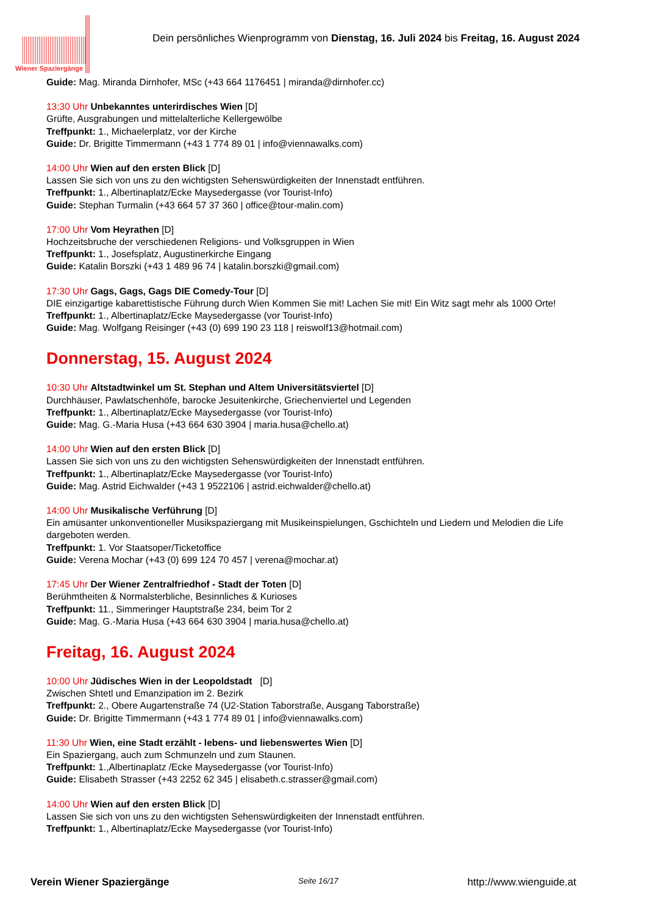Wiener Spaziergänge
Dein persönliches Wienprogramm von Dienstag, 16. Juli 2024 bis Freitag, 16. August 2024
Guide: Mag. Miranda Dirnhofer, MSc (+43 664 1176451 | miranda@dirnhofer.cc)
13:30 Uhr Unbekanntes unterirdisches Wien [D]
Grüfte, Ausgrabungen und mittelalterliche Kellergewölbe
Treffpunkt: 1., Michaelerplatz, vor der Kirche
Guide: Dr. Brigitte Timmermann (+43 1 774 89 01 | info@viennawalks.com)
14:00 Uhr Wien auf den ersten Blick [D]
Lassen Sie sich von uns zu den wichtigsten Sehenswürdigkeiten der Innenstadt entführen.
Treffpunkt: 1., Albertinaplatz/Ecke Maysedergasse (vor Tourist-Info)
Guide: Stephan Turmalin (+43 664 57 37 360 | office@tour-malin.com)
17:00 Uhr Vom Heyrathen [D]
Hochzeitsbruche der verschiedenen Religions- und Volksgruppen in Wien
Treffpunkt: 1., Josefsplatz, Augustinerkirche Eingang
Guide: Katalin Borszki (+43 1 489 96 74 | katalin.borszki@gmail.com)
17:30 Uhr Gags, Gags, Gags DIE Comedy-Tour [D]
DIE einzigartige kabarettistische Führung durch Wien Kommen Sie mit! Lachen Sie mit! Ein Witz sagt mehr als 1000 Orte!
Treffpunkt: 1., Albertinaplatz/Ecke Maysedergasse (vor Tourist-Info)
Guide: Mag. Wolfgang Reisinger (+43 (0) 699 190 23 118 | reiswolf13@hotmail.com)
Donnerstag, 15. August 2024
10:30 Uhr Altstadtwinkel um St. Stephan und Altem Universitätsviertel [D]
Durchhäuser, Pawlatschenhöfe, barocke Jesuitenkirche, Griechenviertel und Legenden
Treffpunkt: 1., Albertinaplatz/Ecke Maysedergasse (vor Tourist-Info)
Guide: Mag. G.-Maria Husa (+43 664 630 3904 | maria.husa@chello.at)
14:00 Uhr Wien auf den ersten Blick [D]
Lassen Sie sich von uns zu den wichtigsten Sehenswürdigkeiten der Innenstadt entführen.
Treffpunkt: 1., Albertinaplatz/Ecke Maysedergasse (vor Tourist-Info)
Guide: Mag. Astrid Eichwalder (+43 1 9522106 | astrid.eichwalder@chello.at)
14:00 Uhr Musikalische Verführung [D]
Ein amüsanter unkonventioneller Musikspaziergang mit Musikeinspielungen, Gschichteln und Liedern und Melodien die Life dargeboten werden.
Treffpunkt: 1. Vor Staatsoper/Ticketoffice
Guide: Verena Mochar (+43 (0) 699 124 70 457 | verena@mochar.at)
17:45 Uhr Der Wiener Zentralfriedhof - Stadt der Toten [D]
Berühmtheiten & Normalsterbliche, Besinnliches & Kurioses
Treffpunkt: 11., Simmeringer Hauptstraße 234, beim Tor 2
Guide: Mag. G.-Maria Husa (+43 664 630 3904 | maria.husa@chello.at)
Freitag, 16. August 2024
10:00 Uhr Jüdisches Wien in der Leopoldstadt [D]
Zwischen Shtetl und Emanzipation im 2. Bezirk
Treffpunkt: 2., Obere Augartenstraße 74 (U2-Station Taborstraße, Ausgang Taborstraße)
Guide: Dr. Brigitte Timmermann (+43 1 774 89 01 | info@viennawalks.com)
11:30 Uhr Wien, eine Stadt erzählt - lebens- und liebenswertes Wien [D]
Ein Spaziergang, auch zum Schmunzeln und zum Staunen.
Treffpunkt: 1.,Albertinaplatz /Ecke Maysedergasse (vor Tourist-Info)
Guide: Elisabeth Strasser (+43 2252 62 345 | elisabeth.c.strasser@gmail.com)
14:00 Uhr Wien auf den ersten Blick [D]
Lassen Sie sich von uns zu den wichtigsten Sehenswürdigkeiten der Innenstadt entführen.
Treffpunkt: 1., Albertinaplatz/Ecke Maysedergasse (vor Tourist-Info)
Verein Wiener Spaziergänge Seite 16/17 http://www.wienguide.at